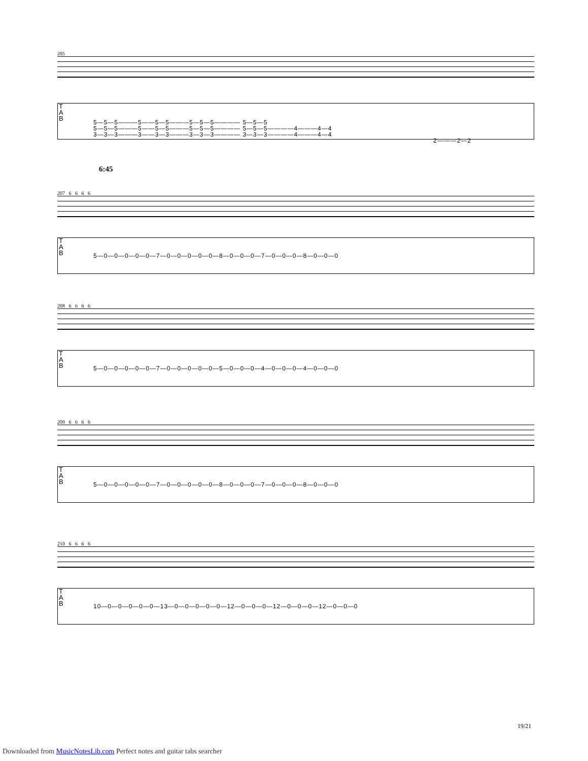205
T
A
B
5—5—5———5——5—5———5—5—5———— 5—5—5
5—5—5———5——5—5———5—5—5———— 5—5—5————4———4—4
3—3—3———3——3—3———3—3—3———— 3—3—3————4———4—4
2———2—2
6:45
207 6 6 6 6
T
A
B
5—0—0—0—0—0—7—0—0—0—0—0—8—0—0—0—7—0—0—0—8—0—0—0
208 6 6 6 6
T
A
B
5—0—0—0—0—0—7—0—0—0—0—0—5—0—0—0—4—0—0—0—4—0—0—0
209 6 6 6 6
T
A
B
5—0—0—0—0—0—7—0—0—0—0—0—8—0—0—0—7—0—0—0—8—0—0—0
210 6 6 6 6
T
A
B
10—0—0—0—0—0—13—0—0—0—0—0—12—0—0—0—12—0—0—0—12—0—0—0
19/21
Downloaded from MusicNotesLib.com Perfect notes and guitar tabs searcher